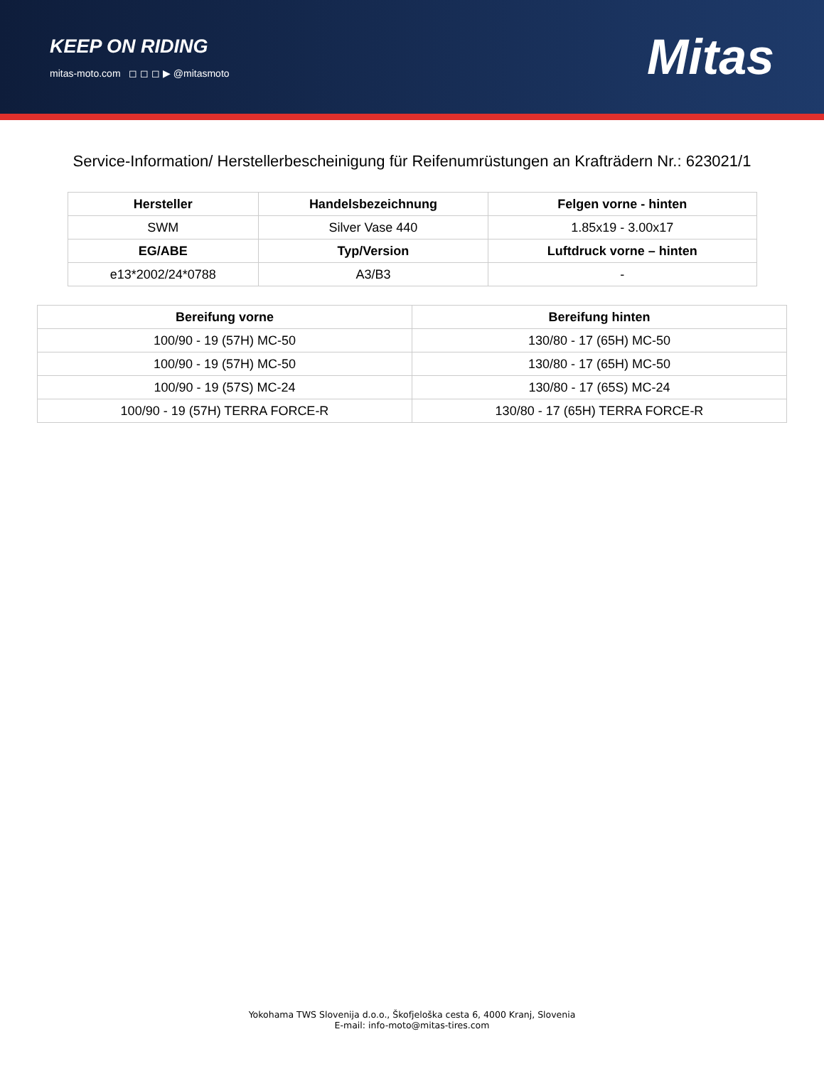KEEP ON RIDING
mitas-moto.com ◻ ◻ ◻ ▶ @mitasmoto
Mitas
Service-Information/ Herstellerbescheinigung für Reifenumrüstungen an Krafträdern Nr.: 623021/1
| Hersteller | Handelsbezeichnung | Felgen vorne - hinten |
| --- | --- | --- |
| SWM | Silver Vase 440 | 1.85x19 - 3.00x17 |
| EG/ABE | Typ/Version | Luftdruck vorne – hinten |
| e13*2002/24*0788 | A3/B3 | - |
| Bereifung vorne | Bereifung hinten |
| --- | --- |
| 100/90 - 19 (57H) MC-50 | 130/80 - 17 (65H) MC-50 |
| 100/90 - 19 (57H) MC-50 | 130/80 - 17 (65H) MC-50 |
| 100/90 - 19 (57S) MC-24 | 130/80 - 17 (65S) MC-24 |
| 100/90 - 19 (57H) TERRA FORCE-R | 130/80 - 17 (65H) TERRA FORCE-R |
Yokohama TWS Slovenija d.o.o., Škofjeloška cesta 6, 4000 Kranj, Slovenia
E-mail: info-moto@mitas-tires.com